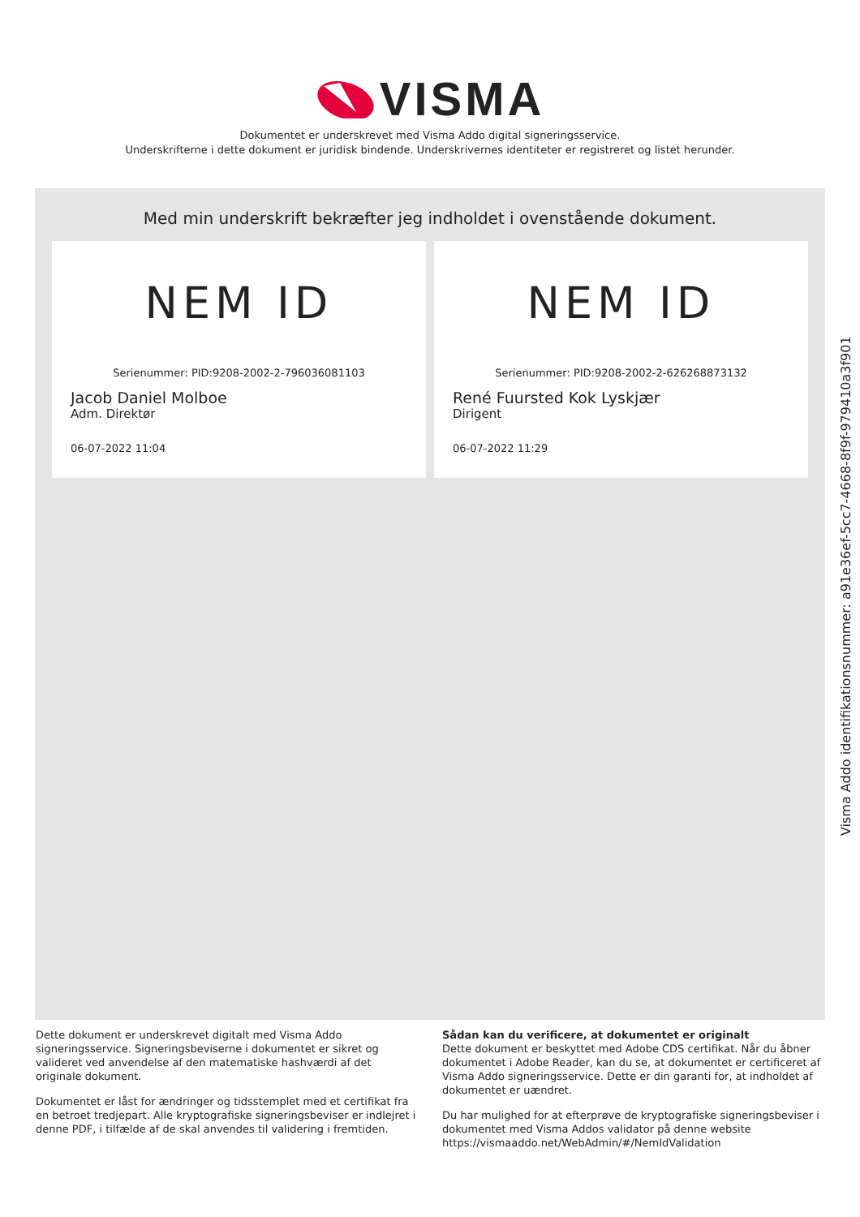VISMA
Dokumentet er underskrevet med Visma Addo digital signeringsservice.
Underskrifterne i dette dokument er juridisk bindende. Underskrivernes identiteter er registreret og listet herunder.
Med min underskrift bekræfter jeg indholdet i ovenstående dokument.
NEM ID
Serienummer: PID:9208-2002-2-796036081103
Jacob Daniel Molboe
Adm. Direktør
06-07-2022 11:04
NEM ID
Serienummer: PID:9208-2002-2-626268873132
René Fuursted Kok Lyskjær
Dirigent
06-07-2022 11:29
Dette dokument er underskrevet digitalt med Visma Addo signeringsservice. Signeringsbeviserne i dokumentet er sikret og valideret ved anvendelse af den matematiske hashværdi af det originale dokument.
Dokumentet er låst for ændringer og tidsstemplet med et certifikat fra en betroet tredjepart. Alle kryptografiske signeringsbeviser er indlejret i denne PDF, i tilfælde af de skal anvendes til validering i fremtiden.
Sådan kan du verificere, at dokumentet er originalt
Dette dokument er beskyttet med Adobe CDS certifikat. Når du åbner dokumentet i Adobe Reader, kan du se, at dokumentet er certificeret af Visma Addo signeringsservice. Dette er din garanti for, at indholdet af dokumentet er uændret.
Du har mulighed for at efterprøve de kryptografiske signeringsbeviser i dokumentet med Visma Addos validator på denne website https://vismaaddo.net/WebAdmin/#/NemIdValidation
Visma Addo identifikationsnummer: a91e36ef-5cc7-4668-8f9f-979410a3f901